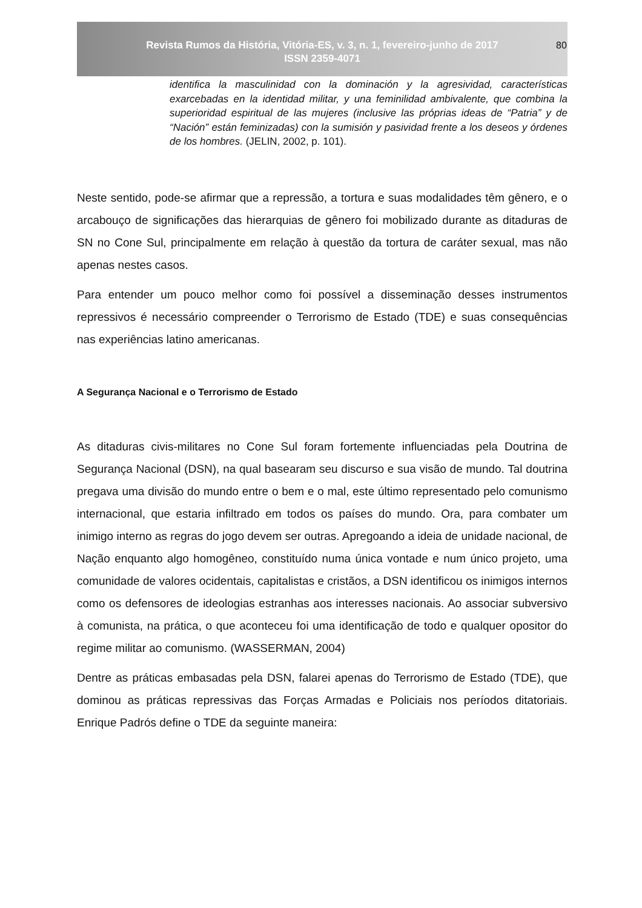Revista Rumos da História, Vitória-ES, v. 3, n. 1, fevereiro-junho de 2017
ISSN 2359-4071
80
identifica la masculinidad con la dominación y la agresividad, características exarcebadas en la identidad militar, y una feminilidad ambivalente, que combina la superioridad espiritual de las mujeres (inclusive las próprias ideas de “Patria” y de “Nación” están feminizadas) con la sumisión y pasividad frente a los deseos y órdenes de los hombres. (JELIN, 2002, p. 101).
Neste sentido, pode-se afirmar que a repressão, a tortura e suas modalidades têm gênero, e o arcabouço de significações das hierarquias de gênero foi mobilizado durante as ditaduras de SN no Cone Sul, principalmente em relação à questão da tortura de caráter sexual, mas não apenas nestes casos.
Para entender um pouco melhor como foi possível a disseminação desses instrumentos repressivos é necessário compreender o Terrorismo de Estado (TDE) e suas consequências nas experiências latino americanas.
A Segurança Nacional e o Terrorismo de Estado
As ditaduras civis-militares no Cone Sul foram fortemente influenciadas pela Doutrina de Segurança Nacional (DSN), na qual basearam seu discurso e sua visão de mundo. Tal doutrina pregava uma divisão do mundo entre o bem e o mal, este último representado pelo comunismo internacional, que estaria infiltrado em todos os países do mundo. Ora, para combater um inimigo interno as regras do jogo devem ser outras. Apregoando a ideia de unidade nacional, de Nação enquanto algo homogêneo, constituído numa única vontade e num único projeto, uma comunidade de valores ocidentais, capitalistas e cristãos, a DSN identificou os inimigos internos como os defensores de ideologias estranhas aos interesses nacionais. Ao associar subversivo à comunista, na prática, o que aconteceu foi uma identificação de todo e qualquer opositor do regime militar ao comunismo. (WASSERMAN, 2004)
Dentre as práticas embasadas pela DSN, falarei apenas do Terrorismo de Estado (TDE), que dominou as práticas repressivas das Forças Armadas e Policiais nos períodos ditatoriais. Enrique Padrós define o TDE da seguinte maneira: